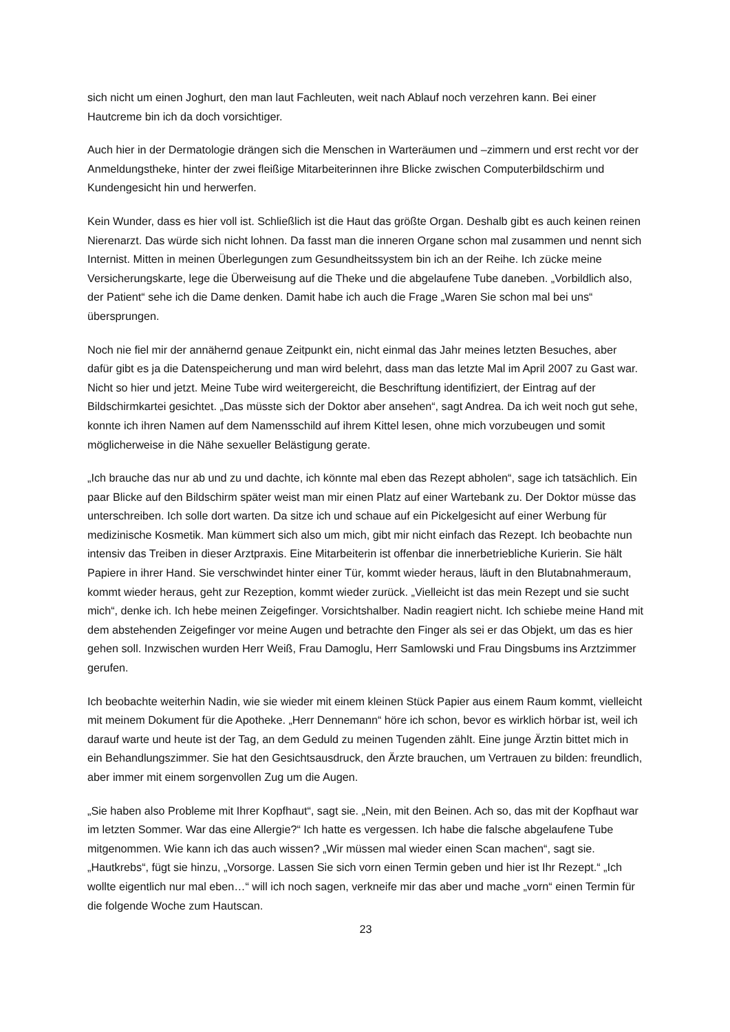sich nicht um einen Joghurt, den man laut Fachleuten, weit nach Ablauf noch verzehren kann. Bei einer Hautcreme bin ich da doch vorsichtiger.
Auch hier in der Dermatologie drängen sich die Menschen in Warteräumen und –zimmern und erst recht vor der Anmeldungstheke, hinter der zwei fleißige Mitarbeiterinnen ihre Blicke zwischen Computerbildschirm und Kundengesicht hin und herwerfen.
Kein Wunder, dass es hier voll ist. Schließlich ist die Haut das größte Organ. Deshalb gibt es auch keinen reinen Nierenarzt. Das würde sich nicht lohnen. Da fasst man die inneren Organe schon mal zusammen und nennt sich Internist. Mitten in meinen Überlegungen zum Gesundheitssystem bin ich an der Reihe. Ich zücke meine Versicherungskarte, lege die Überweisung auf die Theke und die abgelaufene Tube daneben. „Vorbildlich also, der Patient“ sehe ich die Dame denken. Damit habe ich auch die Frage „Waren Sie schon mal bei uns“ übersprungen.
Noch nie fiel mir der annähernd genaue Zeitpunkt ein, nicht einmal das Jahr meines letzten Besuches, aber dafür gibt es ja die Datenspeicherung und man wird belehrt, dass man das letzte Mal im April 2007 zu Gast war. Nicht so hier und jetzt. Meine Tube wird weitergereicht, die Beschriftung identifiziert, der Eintrag auf der Bildschirmkartei gesichtet. „Das müsste sich der Doktor aber ansehen“, sagt Andrea. Da ich weit noch gut sehe, konnte ich ihren Namen auf dem Namensschild auf ihrem Kittel lesen, ohne mich vorzubeugen und somit möglicherweise in die Nähe sexueller Belästigung gerate.
„Ich brauche das nur ab und zu und dachte, ich könnte mal eben das Rezept abholen“, sage ich tatsächlich. Ein paar Blicke auf den Bildschirm später weist man mir einen Platz auf einer Wartebank zu. Der Doktor müsse das unterschreiben. Ich solle dort warten. Da sitze ich und schaue auf ein Pickelgesicht auf einer Werbung für medizinische Kosmetik. Man kümmert sich also um mich, gibt mir nicht einfach das Rezept. Ich beobachte nun intensiv das Treiben in dieser Arztpraxis. Eine Mitarbeiterin ist offenbar die innerbetriebliche Kurierin. Sie hält Papiere in ihrer Hand. Sie verschwindet hinter einer Tür, kommt wieder heraus, läuft in den Blutabnahmeraum, kommt wieder heraus, geht zur Rezeption, kommt wieder zurück. „Vielleicht ist das mein Rezept und sie sucht mich“, denke ich. Ich hebe meinen Zeigefinger. Vorsichtshalber. Nadin reagiert nicht. Ich schiebe meine Hand mit dem abstehenden Zeigefinger vor meine Augen und betrachte den Finger als sei er das Objekt, um das es hier gehen soll. Inzwischen wurden Herr Weiß, Frau Damoglu, Herr Samlowski und Frau Dingsbums ins Arztzimmer gerufen.
Ich beobachte weiterhin Nadin, wie sie wieder mit einem kleinen Stück Papier aus einem Raum kommt, vielleicht mit meinem Dokument für die Apotheke. „Herr Dennemann“ höre ich schon, bevor es wirklich hörbar ist, weil ich darauf warte und heute ist der Tag, an dem Geduld zu meinen Tugenden zählt. Eine junge Ärztin bittet mich in ein Behandlungszimmer. Sie hat den Gesichtsausdruck, den Ärzte brauchen, um Vertrauen zu bilden: freundlich, aber immer mit einem sorgenvollen Zug um die Augen.
„Sie haben also Probleme mit Ihrer Kopfhaut“, sagt sie. „Nein, mit den Beinen. Ach so, das mit der Kopfhaut war im letzten Sommer. War das eine Allergie?“ Ich hatte es vergessen. Ich habe die falsche abgelaufene Tube mitgenommen. Wie kann ich das auch wissen? „Wir müssen mal wieder einen Scan machen“, sagt sie. „Hautkrebs“, fügt sie hinzu, „Vorsorge. Lassen Sie sich vorn einen Termin geben und hier ist Ihr Rezept.“ „Ich wollte eigentlich nur mal eben…“ will ich noch sagen, verkneife mir das aber und mache „vorn“ einen Termin für die folgende Woche zum Hautscan.
23